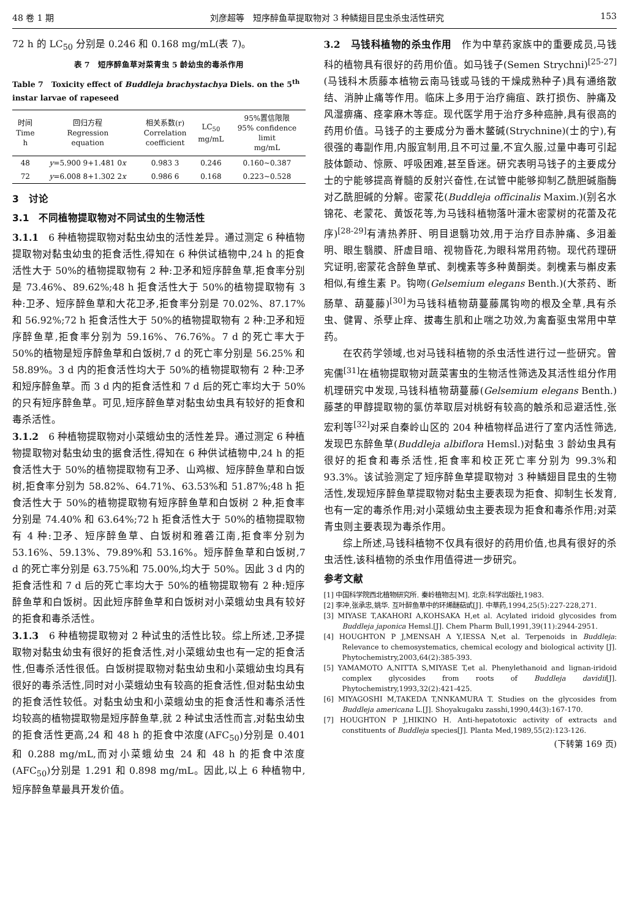48 卷 1 期 刘彦超等　短序醉鱼草提取物对 3 种鳞翅目昆虫杀虫活性研究 153
72 h 的 LC<sub>50</sub> 分别是 0.246 和 0.168 mg/mL(表 7)。
表 7　短序醉鱼草对菜青虫 5 龄幼虫的毒杀作用
Table 7　Toxicity effect of Buddleja brachystachya Diels. on the 5<sup>th</sup> instar larvae of rapeseed
| 时间 Time h | 回归方程 Regression equation | 相关系数(r) Correlation coefficient | LC<sub>50</sub> mg/mL | 95%置信限限 95% confidence limit mg/mL |
| --- | --- | --- | --- | --- |
| 48 | y =5.900 9+1.481 0 x | 0.983 3 | 0.246 | 0.160~0.387 |
| 72 | y =6.008 8+1.302 2 x | 0.986 6 | 0.168 | 0.223~0.528 |
3　讨论
3.1　不同植物提取物对不同试虫的生物活性
3.1.1　6 种植物提取物对黏虫幼虫的活性差异。通过测定 6 种植物提取物对黏虫幼虫的拒食活性,得知在 6 种供试植物中,24 h 的拒食活性大于 50%的植物提取物有 2 种:卫矛和短序醉鱼草,拒食率分别是 73.46%、89.62%;48 h 拒食活性大于 50%的植物提取物有 3 种:卫矛、短序醉鱼草和大花卫矛,拒食率分别是 70.02%、87.17%和 56.92%;72 h 拒食活性大于 50%的植物提取物有 2 种:卫矛和短序醉鱼草,拒食率分别为 59.16%、76.76%。7 d 的死亡率大于 50%的植物是短序醉鱼草和白饭树,7 d 的死亡率分别是 56.25% 和 58.89%。3 d 内的拒食活性均大于 50%的植物提取物有 2 种:卫矛和短序醉鱼草。而 3 d 内的拒食活性和 7 d 后的死亡率均大于 50%的只有短序醉鱼草。可见,短序醉鱼草对黏虫幼虫具有较好的拒食和毒杀活性。
3.1.2　6 种植物提取物对小菜蛾幼虫的活性差异。通过测定 6 种植物提取物对黏虫幼虫的据食活性,得知在 6 种供试植物中,24 h 的拒食活性大于 50%的植物提取物有卫矛、山鸡椒、短序醉鱼草和白饭树,拒食率分别为 58.82%、64.71%、63.53%和 51.87%;48 h 拒食活性大于 50%的植物提取物有短序醉鱼草和白饭树 2 种,拒食率分别是 74.40% 和 63.64%;72 h 拒食活性大于 50%的植物提取物有 4 种:卫矛、短序醉鱼草、白饭树和雅砻江南,拒食率分别为 53.16%、59.13%、79.89%和 53.16%。短序醉鱼草和白饭树,7 d 的死亡率分别是 63.75%和 75.00%,均大于 50%。因此 3 d 内的拒食活性和 7 d 后的死亡率均大于 50%的植物提取物有 2 种:短序醉鱼草和白饭树。因此短序醉鱼草和白饭树对小菜蛾幼虫具有较好的拒食和毒杀活性。
3.1.3　6 种植物提取物对 2 种试虫的活性比较。综上所述,卫矛提取物对黏虫幼虫有很好的拒食活性,对小菜蛾幼虫也有一定的拒食活性,但毒杀活性很低。白饭树提取物对黏虫幼虫和小菜蛾幼虫均具有很好的毒杀活性,同时对小菜蛾幼虫有较高的拒食活性,但对黏虫幼虫的拒食活性较低。对黏虫幼虫和小菜蛾幼虫的拒食活性和毒杀活性均较高的植物提取物是短序醉鱼草,就 2 种试虫活性而言,对黏虫幼虫的拒食活性更高,24 和 48 h 的拒食中浓度(AFC<sub>50</sub>)分别是 0.401 和 0.288 mg/mL,而对小菜蛾幼虫 24 和 48 h 的拒食中浓度(AFC<sub>50</sub>)分别是 1.291 和 0.898 mg/mL。因此,以上 6 种植物中,短序醉鱼草最具开发价值。
3.2　马钱科植物的杀虫作用　作为中草药家族中的重要成员,马钱科的植物具有很好的药用价值。如马钱子(Semen Strychni)<sup>[25-27]</sup>(马钱科木质藤本植物云南马钱或马钱的干燥成熟种子)具有通络散结、消肿止痛等作用。临床上多用于治疗痈疽、跌打损伤、肿痛及风湿痹痛、痉挛麻木等症。现代医学用于治疗多种癌肿,具有很高的药用价值。马钱子的主要成分为番木鳖碱(Strychnine)(士的宁),有很强的毒副作用,内服宜制用,且不可过量,不宜久服,过量中毒可引起肢体颤动、惊厥、呼吸困难,甚至昏迷。研究表明马钱子的主要成分士的宁能够提高脊髓的反射兴奋性,在试管中能够抑制乙酰胆碱脂酶对乙酰胆碱的分解。密蒙花(Buddleja officinalis Maxim.)(别名水锦花、老蒙花、黄饭花等,为马钱科植物落叶灌木密蒙树的花蕾及花序)<sup>[28-29]</sup>有清热养肝、明目退翳功效,用于治疗目赤肿痛、多泪羞明、眼生翳膜、肝虚目暗、视物昏花,为眼科常用药物。现代药理研究证明,密蒙花含醉鱼草甙、刺槐素等多种黄酮类。刺槐素与槲皮素相似,有维生素 P。钩吻(Gelsemium elegans Benth.)(大茶药、断肠草、葫蔓藤)<sup>[30]</sup>为马钱科植物葫蔓藤属钩吻的根及全草,具有杀虫、健胃、杀孽止痒、拔毒生肌和止喘之功效,为禽畜驱虫常用中草药。
在农药学领域,也对马钱科植物的杀虫活性进行过一些研究。曾宪儒<sup>[31]</sup>在植物提取物对蔬菜害虫的生物活性筛选及其活性组分作用机理研究中发现,马钱科植物葫蔓藤(Gelsemium elegans Benth.)藤茎的甲醇提取物的氯仿萃取层对桃蚜有较高的触杀和忌避活性,张宏利等<sup>[32]</sup>对采自秦岭山区的 204 种植物样品进行了室内活性筛选,发现巴东醉鱼草(Buddleja albiflora Hemsl.)对黏虫 3 龄幼虫具有很好的拒食和毒杀活性,拒食率和校正死亡率分别为 99.3%和 93.3%。该试验测定了短序醉鱼草提取物对 3 种鳞翅目昆虫的生物活性,发现短序醉鱼草提取物对黏虫主要表现为拒食、抑制生长发育,也有一定的毒杀作用;对小菜蛾幼虫主要表现为拒食和毒杀作用;对菜青虫则主要表现为毒杀作用。
综上所述,马钱科植物不仅具有很好的药用价值,也具有很好的杀虫活性,该科植物的杀虫作用值得进一步研究。
参考文献
[1] 中国科学院西北植物研究所. 秦岭植物志[M]. 北京:科学出版社,1983.
[2] 李冲,张承忠,姚华. 互叶醉鱼草中的环烯醚萜甙[J]. 中草药,1994,25(5):227-228,271.
[3] MIYASE T,AKAHORI A,KOHSAKA H,et al. Acylated iridoid glycosides from Buddleja japonica Hemsl.[J]. Chem Pharm Bull,1991,39(11):2944-2951.
[4] HOUGHTON P J,MENSAH A Y,IESSA N,et al. Terpenoids in Buddleja: Relevance to chemosystematics, chemical ecology and biological activity [J]. Phytochemistry,2003,64(2):385-393.
[5] YAMAMOTO A,NITTA S,MIYASE T,et al. Phenylethanoid and lignan-iridoid complex glycosides from roots of Buddleja davidii[J]. Phytochemistry,1993,32(2):421-425.
[6] MIYAGOSHI M,TAKEDA T,NNKAMURA T. Studies on the glycosides from Buddleja americana L.[J]. Shoyakugaku zasshi,1990,44(3):167-170.
[7] HOUGHTON P J,HIKINO H. Anti-hepatotoxic activity of extracts and constituents of Buddleja species[J]. Planta Med,1989,55(2):123-126.
(下转第 169 页)